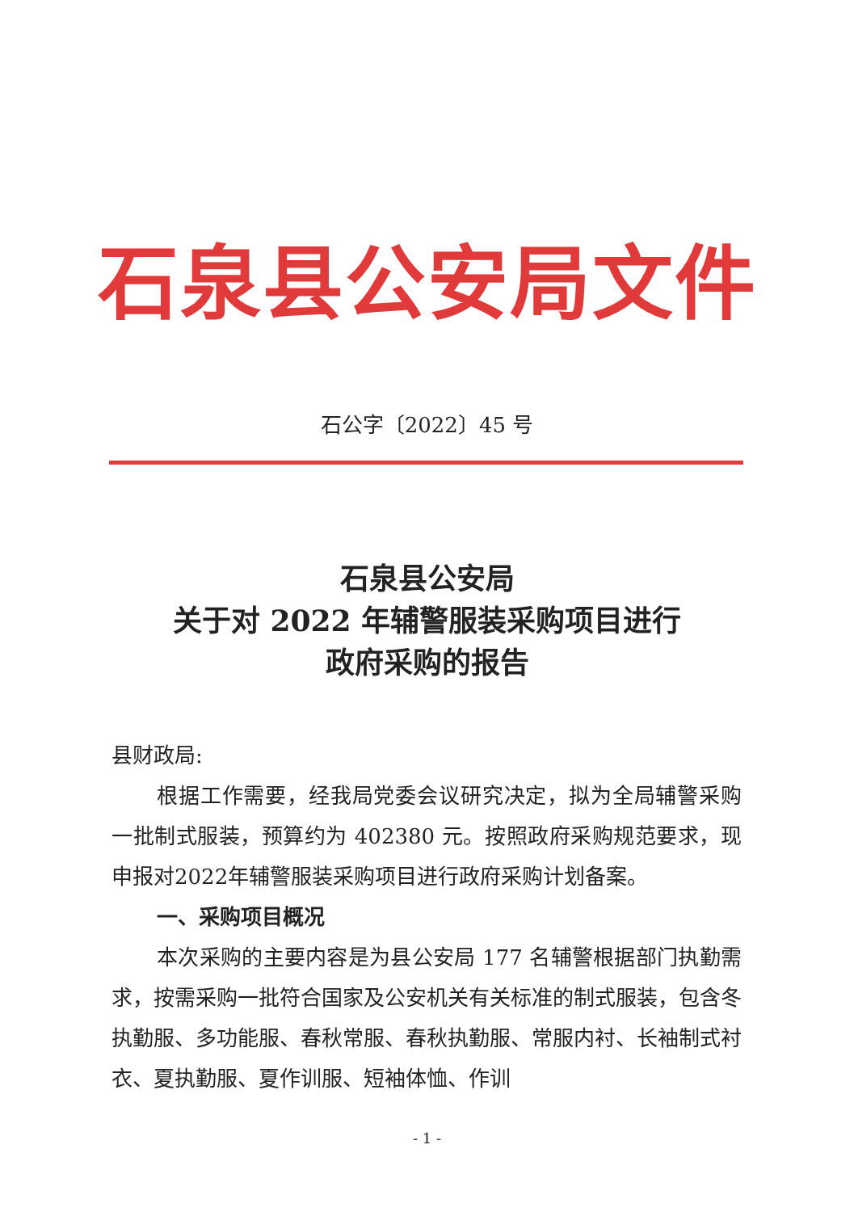石泉县公安局文件
石公字〔2022〕45 号
石泉县公安局
关于对 2022 年辅警服装采购项目进行
政府采购的报告
县财政局:
根据工作需要，经我局党委会议研究决定，拟为全局辅警采购一批制式服装，预算约为 402380 元。按照政府采购规范要求，现申报对2022年辅警服装采购项目进行政府采购计划备案。
一、采购项目概况
本次采购的主要内容是为县公安局 177 名辅警根据部门执勤需求，按需采购一批符合国家及公安机关有关标准的制式服装，包含冬执勤服、多功能服、春秋常服、春秋执勤服、常服内衬、长袖制式衬衣、夏执勤服、夏作训服、短袖体恤、作训
- 1 -